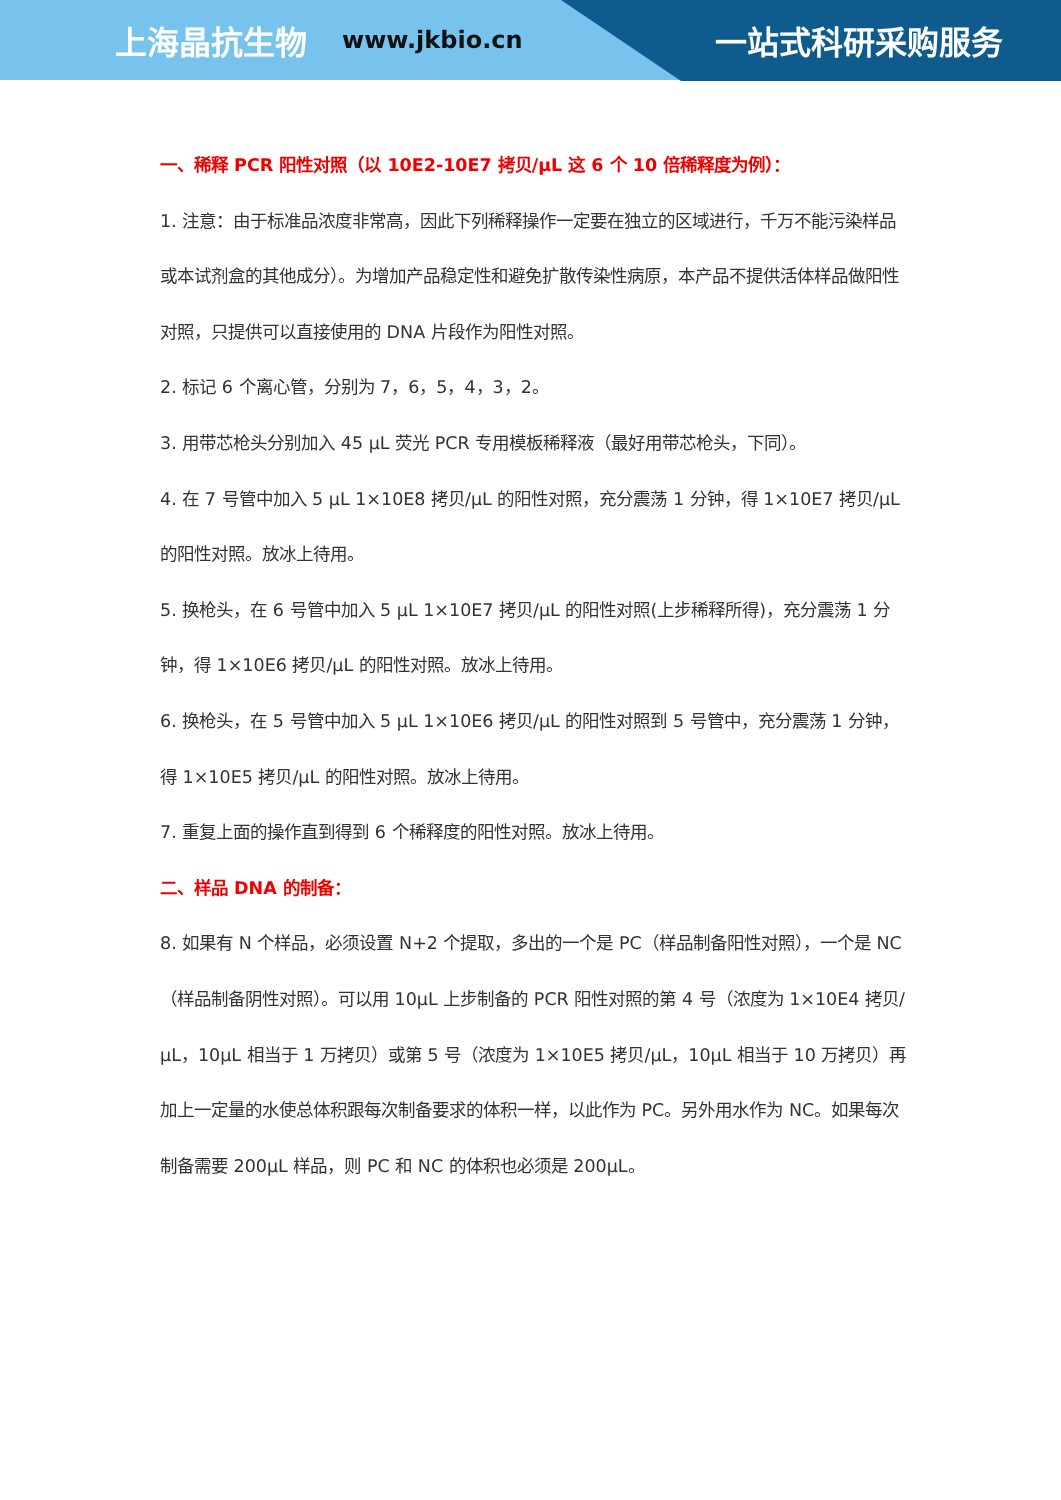上海晶抗生物 www.jkbio.cn 一站式科研采购服务
一、稀释 PCR 阳性对照（以 10E2-10E7 拷贝/μL 这 6 个 10 倍稀释度为例）：
1. 注意：由于标准品浓度非常高，因此下列稀释操作一定要在独立的区域进行，千万不能污染样品或本试剂盒的其他成分）。为增加产品稳定性和避免扩散传染性病原，本产品不提供活体样品做阳性对照，只提供可以直接使用的 DNA 片段作为阳性对照。
2. 标记 6 个离心管，分别为 7，6，5，4，3，2。
3. 用带芯枪头分别加入 45 μL 荧光 PCR 专用模板稀释液（最好用带芯枪头，下同）。
4. 在 7 号管中加入 5 μL 1×10E8 拷贝/μL 的阳性对照，充分震荡 1 分钟，得 1×10E7 拷贝/μL 的阳性对照。放冰上待用。
5. 换枪头，在 6 号管中加入 5 μL 1×10E7 拷贝/μL 的阳性对照(上步稀释所得)，充分震荡 1 分钟，得 1×10E6 拷贝/μL 的阳性对照。放冰上待用。
6. 换枪头，在 5 号管中加入 5 μL 1×10E6 拷贝/μL 的阳性对照到 5 号管中，充分震荡 1 分钟，得 1×10E5 拷贝/μL 的阳性对照。放冰上待用。
7. 重复上面的操作直到得到 6 个稀释度的阳性对照。放冰上待用。
二、样品 DNA 的制备：
8. 如果有 N 个样品，必须设置 N+2 个提取，多出的一个是 PC（样品制备阳性对照），一个是 NC（样品制备阴性对照）。可以用 10μL 上步制备的 PCR 阳性对照的第 4 号（浓度为 1×10E4 拷贝/μL，10μL 相当于 1 万拷贝）或第 5 号（浓度为 1×10E5 拷贝/μL，10μL 相当于 10 万拷贝）再加上一定量的水使总体积跟每次制备要求的体积一样，以此作为 PC。另外用水作为 NC。如果每次制备需要 200μL 样品，则 PC 和 NC 的体积也必须是 200μL。